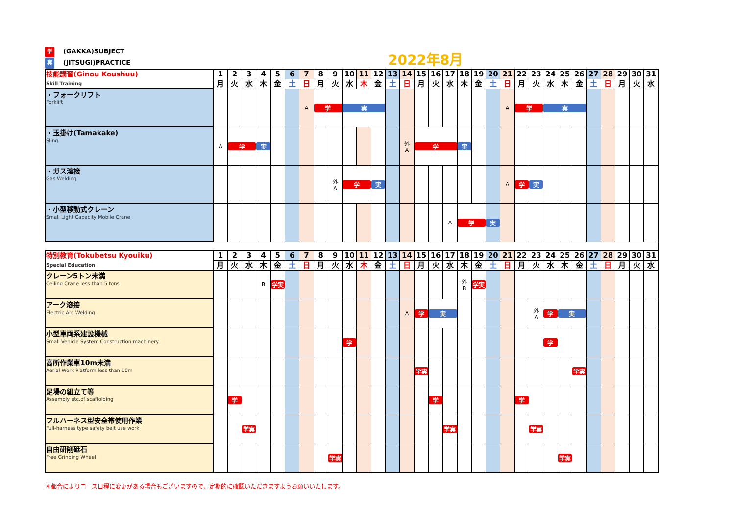学 (GAKKA)SUBJECT
実 (JITSUGI)PRACTICE
2022年8月
| 技能講習(Ginou Koushuu) Skill Training | 1 | 2 | 3 | 4 | 5 | 6 | 7 | 8 | 9 | 10 | 11 | 12 | 13 | 14 | 15 | 16 | 17 | 18 | 19 | 20 | 21 | 22 | 23 | 24 | 25 | 26 | 27 | 28 | 29 | 30 | 31 |
| | 月 | 火 | 水 | 木 | 金 | 土 | 日 | 月 | 火 | 水 | 木 | 金 | 土 | 日 | 月 | 火 | 水 | 木 | 金 | 土 | 日 | 月 | 火 | 水 | 木 | 金 | 土 | 日 | 月 | 火 | 水 |
| ・フォークリフト Forklift | | | | | | | A | 学 | | 実 | | | | | | | | | | | A | 学 | | 実 | | | | | | | |
| ・玉掛け(Tamakake) Sling | A | 学 | | 実 | | | | | | | | | | 外 A | 学 | | | 実 | | | | | | | | | | | | | |
| ・ガス溶接 Gas Welding | | | | | | | | | 外 A | 学 | | 実 | | | | | | | | | A | 学 | 実 | | | | | | | | |
| ・小型移動式クレーン Small Light Capacity Mobile Crane | | | | | | | | | | | | | | | | | A | 学 | | 実 | | | | | | | | | | | |
| 特別教育(Tokubetsu Kyouiku) Special Education | 1 | 2 | 3 | 4 | 5 | 6 | 7 | 8 | 9 | 10 | 11 | 12 | 13 | 14 | 15 | 16 | 17 | 18 | 19 | 20 | 21 | 22 | 23 | 24 | 25 | 26 | 27 | 28 | 29 | 30 | 31 |
| | 月 | 火 | 水 | 木 | 金 | 土 | 日 | 月 | 火 | 水 | 木 | 金 | 土 | 日 | 月 | 火 | 水 | 木 | 金 | 土 | 日 | 月 | 火 | 水 | 木 | 金 | 土 | 日 | 月 | 火 | 水 |
| クレーン5トン未満 Ceiling Crane less than 5 tons | | | | B | 学実 | | | | | | | | | | | | | 外 B | 学実 | | | | | | | | | | | | |
| アーク溶接 Electric Arc Welding | | | | | | | | | | | | | | A | 学 | 実 | | | | | | | 外 A | 学 | 実 | | | | | | |
| 小型車両系建設機械 Small Vehicle System Construction machinery | | | | | | | | | | 学 | | | | | | | | | | | | | | 学 | | | | | | | |
| 高所作業車10m未満 Aerial Work Platform less than 10m | | | | | | | | | | | | | | | 学実 | | | | | | | | | | | 学実 | | | | | |
| 足場の組立て等 Assembly etc.of scaffolding | | 学 | | | | | | | | | | | | | | 学 | | | | | | 学 | | | | | | | | | |
| フルハーネス型安全帯使用作業 Full-harness type safety belt use work | | | 学実 | | | | | | | | | | | | | | 学実 | | | | | | 学実 | | | | | | | | |
| 自由研削砥石 Free Grinding Wheel | | | | | | | | | 学実 | | | | | | | | | | | | | | | | 学実 | | | | | | |
＊都合によりコース日程に変更がある場合もございますので、定期的に確認いただきますようお願いいたします。